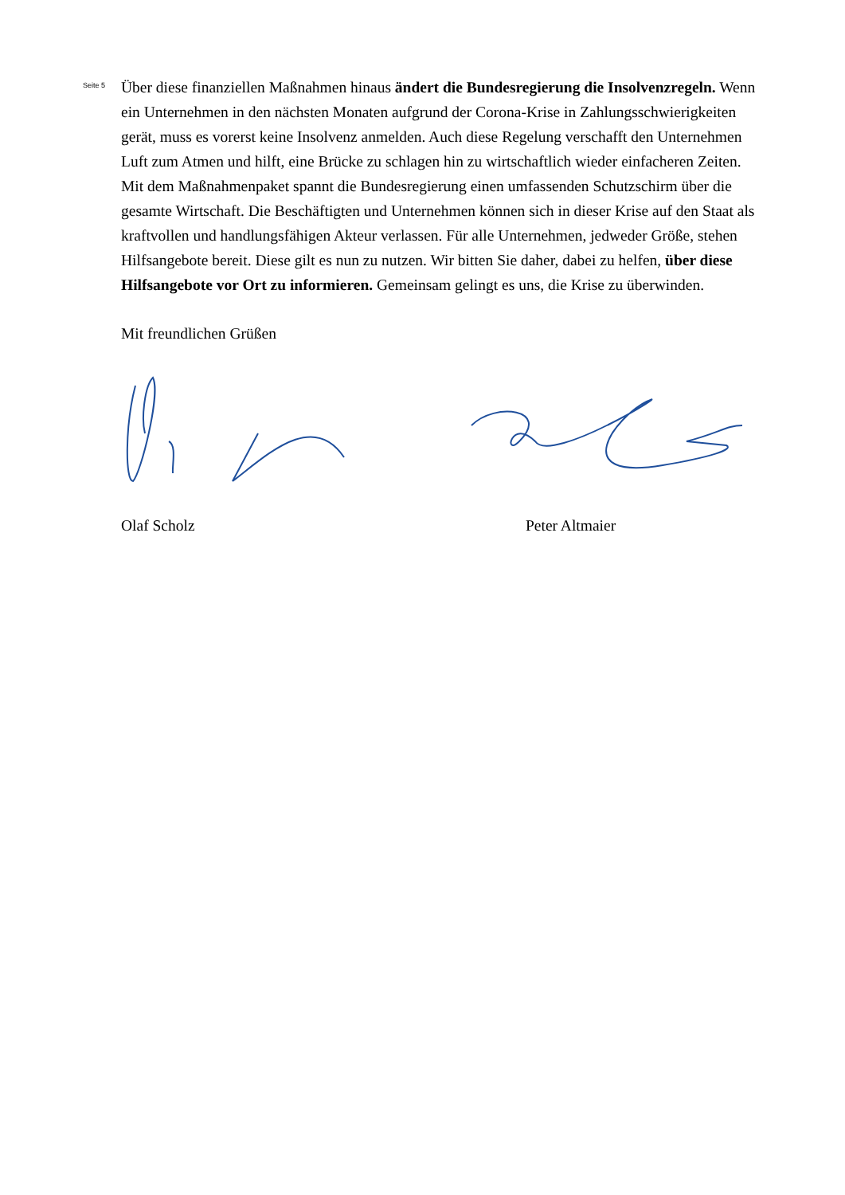Seite 5
Über diese finanziellen Maßnahmen hinaus ändert die Bundesregierung die Insolvenz­regeln. Wenn ein Unternehmen in den nächsten Monaten aufgrund der Corona-Krise in Zah­lungsschwierigkeiten gerät, muss es vorerst keine Insolvenz anmelden. Auch diese Regelung verschafft den Unternehmen Luft zum Atmen und hilft, eine Brücke zu schlagen hin zu wirt­schaftlich wieder einfacheren Zeiten.
Mit dem Maßnahmenpaket spannt die Bundesregierung einen umfassenden Schutzschirm über die gesamte Wirtschaft. Die Beschäftigten und Unternehmen können sich in dieser Krise auf den Staat als kraftvollen und handlungsfähigen Akteur verlassen. Für alle Unternehmen, jedweder Größe, stehen Hilfsangebote bereit. Diese gilt es nun zu nutzen. Wir bitten Sie daher, dabei zu helfen, über diese Hilfsangebote vor Ort zu informieren. Gemeinsam gelingt es uns, die Krise zu überwinden.
Mit freundlichen Grüßen
Olaf Scholz Peter Altmaier